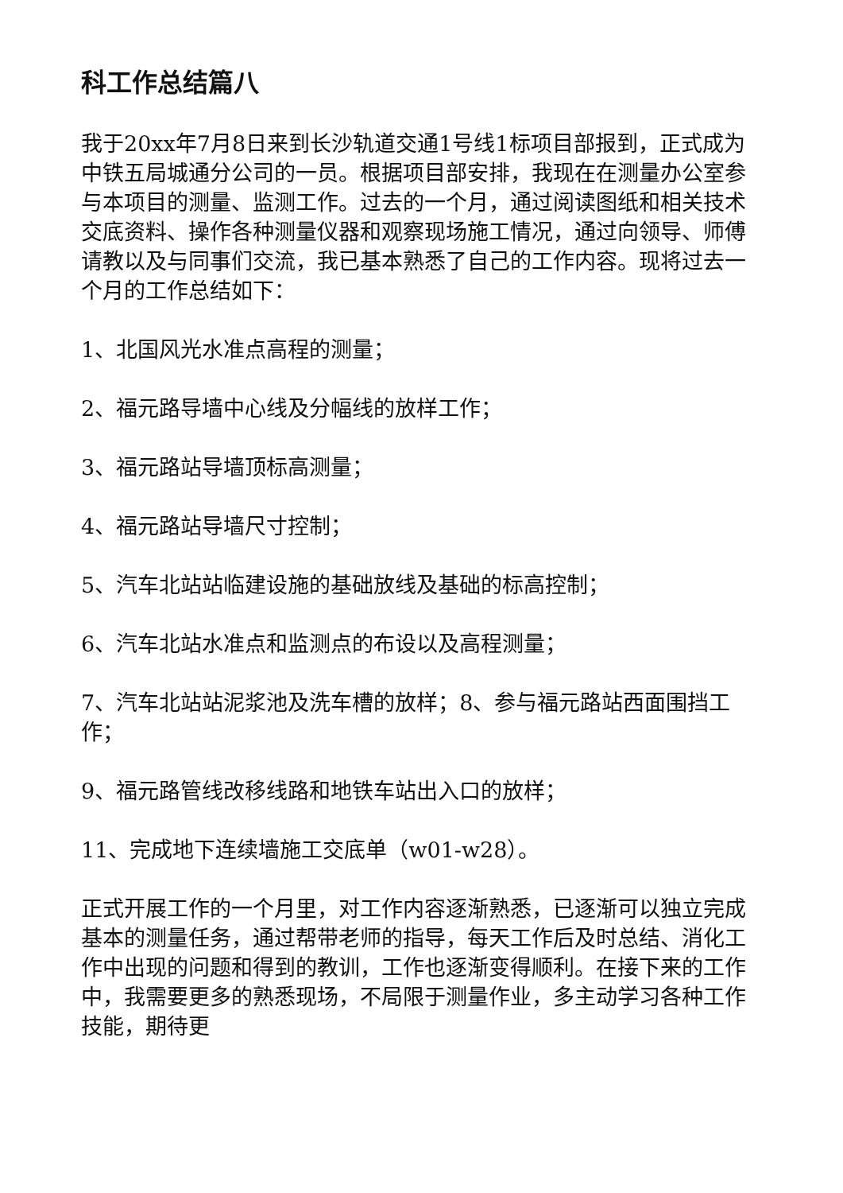科工作总结篇八
我于20xx年7月8日来到长沙轨道交通1号线1标项目部报到，正式成为中铁五局城通分公司的一员。根据项目部安排，我现在在测量办公室参与本项目的测量、监测工作。过去的一个月，通过阅读图纸和相关技术交底资料、操作各种测量仪器和观察现场施工情况，通过向领导、师傅请教以及与同事们交流，我已基本熟悉了自己的工作内容。现将过去一个月的工作总结如下：
1、北国风光水准点高程的测量；
2、福元路导墙中心线及分幅线的放样工作；
3、福元路站导墙顶标高测量；
4、福元路站导墙尺寸控制；
5、汽车北站站临建设施的基础放线及基础的标高控制；
6、汽车北站水准点和监测点的布设以及高程测量；
7、汽车北站站泥浆池及洗车槽的放样；8、参与福元路站西面围挡工作；
9、福元路管线改移线路和地铁车站出入口的放样；
11、完成地下连续墙施工交底单（w01-w28）。
正式开展工作的一个月里，对工作内容逐渐熟悉，已逐渐可以独立完成基本的测量任务，通过帮带老师的指导，每天工作后及时总结、消化工作中出现的问题和得到的教训，工作也逐渐变得顺利。在接下来的工作中，我需要更多的熟悉现场，不局限于测量作业，多主动学习各种工作技能，期待更